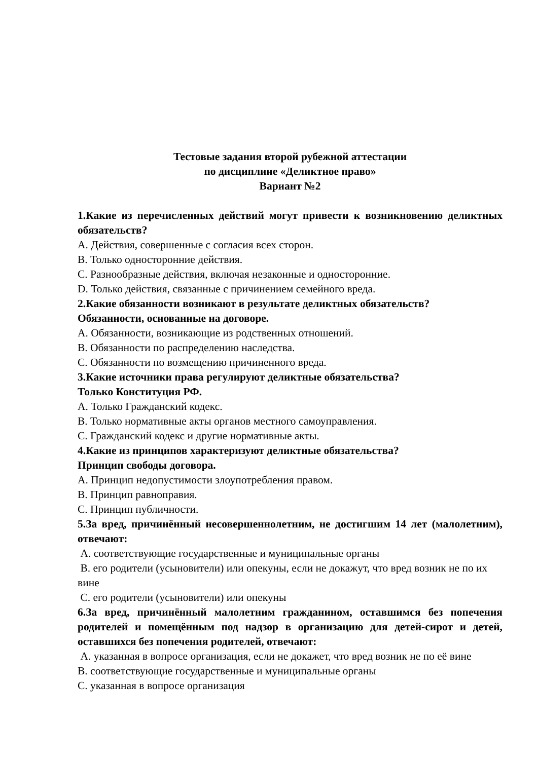Тестовые задания второй рубежной аттестации
по дисциплине «Деликтное право»
Вариант №2
1.Какие из перечисленных действий могут привести к возникновению деликтных обязательств?
A. Действия, совершенные с согласия всех сторон.
B. Только односторонние действия.
C. Разнообразные действия, включая незаконные и односторонние.
D. Только действия, связанные с причинением семейного вреда.
2.Какие обязанности возникают в результате деликтных обязательств?
Обязанности, основанные на договоре.
A. Обязанности, возникающие из родственных отношений.
B. Обязанности по распределению наследства.
C. Обязанности по возмещению причиненного вреда.
3.Какие источники права регулируют деликтные обязательства?
Только Конституция РФ.
A. Только Гражданский кодекс.
B. Только нормативные акты органов местного самоуправления.
C. Гражданский кодекс и другие нормативные акты.
4.Какие из принципов характеризуют деликтные обязательства?
Принцип свободы договора.
A. Принцип недопустимости злоупотребления правом.
B. Принцип равноправия.
C. Принцип публичности.
5.За вред, причинённый несовершеннолетним, не достигшим 14 лет (малолетним), отвечают:
A. соответствующие государственные и муниципальные органы
B. его родители (усыновители) или опекуны, если не докажут, что вред возник не по их вине
C. его родители (усыновители) или опекуны
6.За вред, причинённый малолетним гражданином, оставшимся без попечения родителей и помещённым под надзор в организацию для детей-сирот и детей, оставшихся без попечения родителей, отвечают:
A. указанная в вопросе организация, если не докажет, что вред возник не по её вине
B. соответствующие государственные и муниципальные органы
C. указанная в вопросе организация